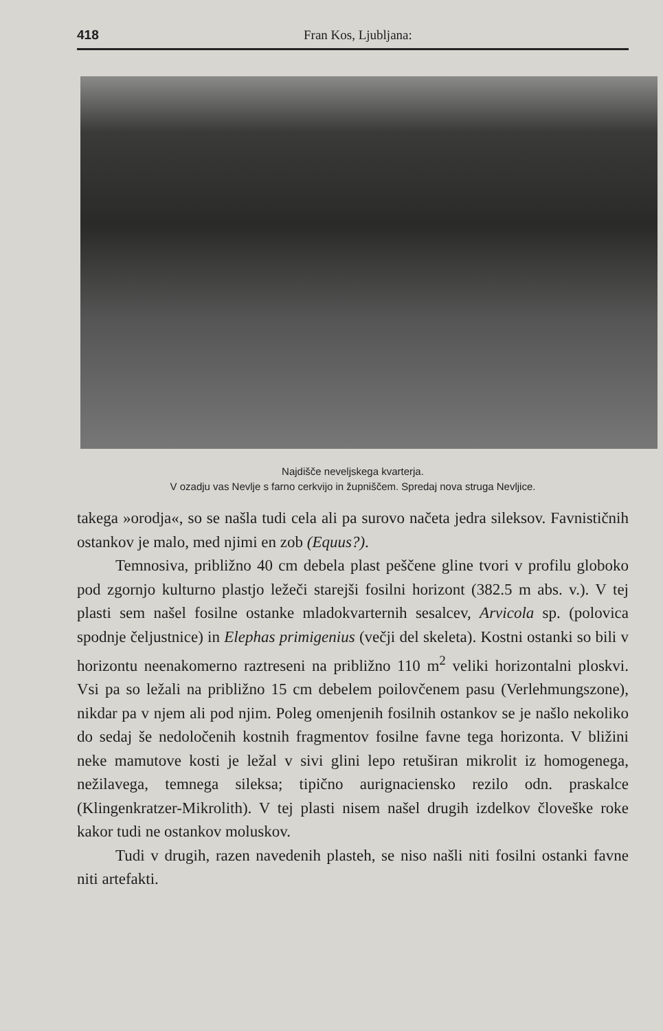418 Fran Kos, Ljubljana:
Najdišče neveljskega kvarterja.
V ozadju vas Nevlje s farno cerkvijo in župniščem. Spredaj nova struga Nevljice.
takega »orodja«, so se našla tudi cela ali pa surovo načeta jedra sileksov. Favnističnih ostankov je malo, med njimi en zob (Equus?).
Temnosiva, približno 40 cm debela plast peščene gline tvori v profilu globoko pod zgornjo kulturno plastjo ležeči starejši fosilni horizont (382.5 m abs. v.). V tej plasti sem našel fosilne ostanke mladokvarternih sesalcev, Arvicola sp. (polovica spodnje čeljustnice) in Elephas primigenius (večji del skeleta). Kostni ostanki so bili v horizontu neenakomerno raztreseni na približno 110 m<sup>2</sup> veliki horizontalni ploskvi. Vsi pa so ležali na približno 15 cm debelem poilovčenem pasu (Verlehmungszone), nikdar pa v njem ali pod njim. Poleg omenjenih fosilnih ostankov se je našlo nekoliko do sedaj še nedoločenih kostnih fragmentov fosilne favne tega horizonta. V bližini neke mamutove kosti je ležal v sivi glini lepo retuširan mikrolit iz homogenega, nežilavega, temnega sileksa; tipično aurignaciensko rezilo odn. praskalce (Klingenkratzer-Mikrolith). V tej plasti nisem našel drugih izdelkov človeške roke kakor tudi ne ostankov moluskov.
Tudi v drugih, razen navedenih plasteh, se niso našli niti fosilni ostanki favne niti artefakti.